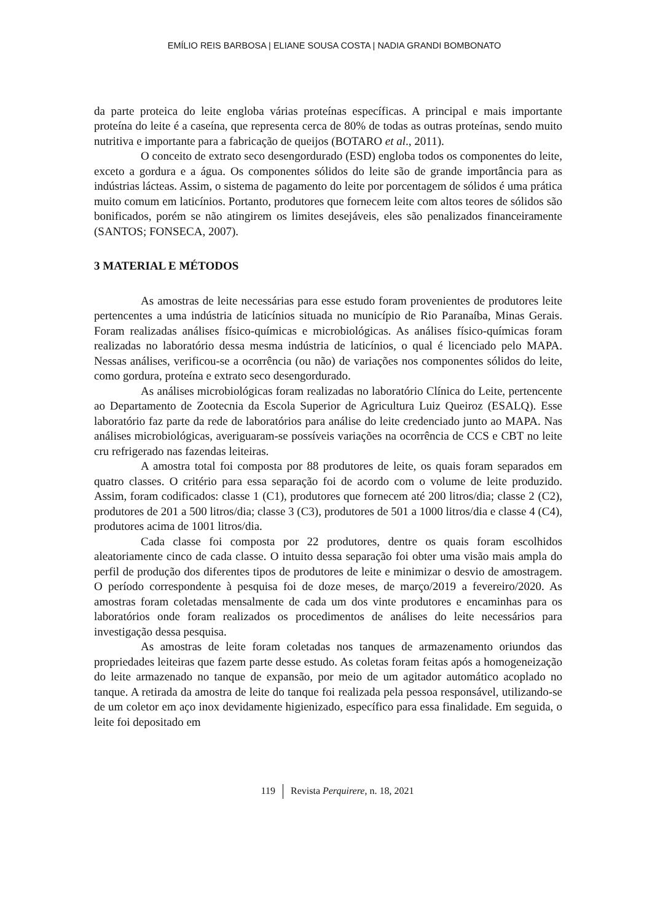EMÍLIO REIS BARBOSA | ELIANE SOUSA COSTA | NADIA GRANDI BOMBONATO
da parte proteica do leite engloba várias proteínas específicas. A principal e mais importante proteína do leite é a caseína, que representa cerca de 80% de todas as outras proteínas, sendo muito nutritiva e importante para a fabricação de queijos (BOTARO et al., 2011).
O conceito de extrato seco desengordurado (ESD) engloba todos os componentes do leite, exceto a gordura e a água. Os componentes sólidos do leite são de grande importância para as indústrias lácteas. Assim, o sistema de pagamento do leite por porcentagem de sólidos é uma prática muito comum em laticínios. Portanto, produtores que fornecem leite com altos teores de sólidos são bonificados, porém se não atingirem os limites desejáveis, eles são penalizados financeiramente (SANTOS; FONSECA, 2007).
3 MATERIAL E MÉTODOS
As amostras de leite necessárias para esse estudo foram provenientes de produtores leite pertencentes a uma indústria de laticínios situada no município de Rio Paranaíba, Minas Gerais. Foram realizadas análises físico-químicas e microbiológicas. As análises físico-químicas foram realizadas no laboratório dessa mesma indústria de laticínios, o qual é licenciado pelo MAPA. Nessas análises, verificou-se a ocorrência (ou não) de variações nos componentes sólidos do leite, como gordura, proteína e extrato seco desengordurado.
As análises microbiológicas foram realizadas no laboratório Clínica do Leite, pertencente ao Departamento de Zootecnia da Escola Superior de Agricultura Luiz Queiroz (ESALQ). Esse laboratório faz parte da rede de laboratórios para análise do leite credenciado junto ao MAPA. Nas análises microbiológicas, averiguaram-se possíveis variações na ocorrência de CCS e CBT no leite cru refrigerado nas fazendas leiteiras.
A amostra total foi composta por 88 produtores de leite, os quais foram separados em quatro classes. O critério para essa separação foi de acordo com o volume de leite produzido. Assim, foram codificados: classe 1 (C1), produtores que fornecem até 200 litros/dia; classe 2 (C2), produtores de 201 a 500 litros/dia; classe 3 (C3), produtores de 501 a 1000 litros/dia e classe 4 (C4), produtores acima de 1001 litros/dia.
Cada classe foi composta por 22 produtores, dentre os quais foram escolhidos aleatoriamente cinco de cada classe. O intuito dessa separação foi obter uma visão mais ampla do perfil de produção dos diferentes tipos de produtores de leite e minimizar o desvio de amostragem. O período correspondente à pesquisa foi de doze meses, de março/2019 a fevereiro/2020. As amostras foram coletadas mensalmente de cada um dos vinte produtores e encaminhas para os laboratórios onde foram realizados os procedimentos de análises do leite necessários para investigação dessa pesquisa.
As amostras de leite foram coletadas nos tanques de armazenamento oriundos das propriedades leiteiras que fazem parte desse estudo. As coletas foram feitas após a homogeneização do leite armazenado no tanque de expansão, por meio de um agitador automático acoplado no tanque. A retirada da amostra de leite do tanque foi realizada pela pessoa responsável, utilizando-se de um coletor em aço inox devidamente higienizado, específico para essa finalidade. Em seguida, o leite foi depositado em
119 Revista Perquirere, n. 18, 2021